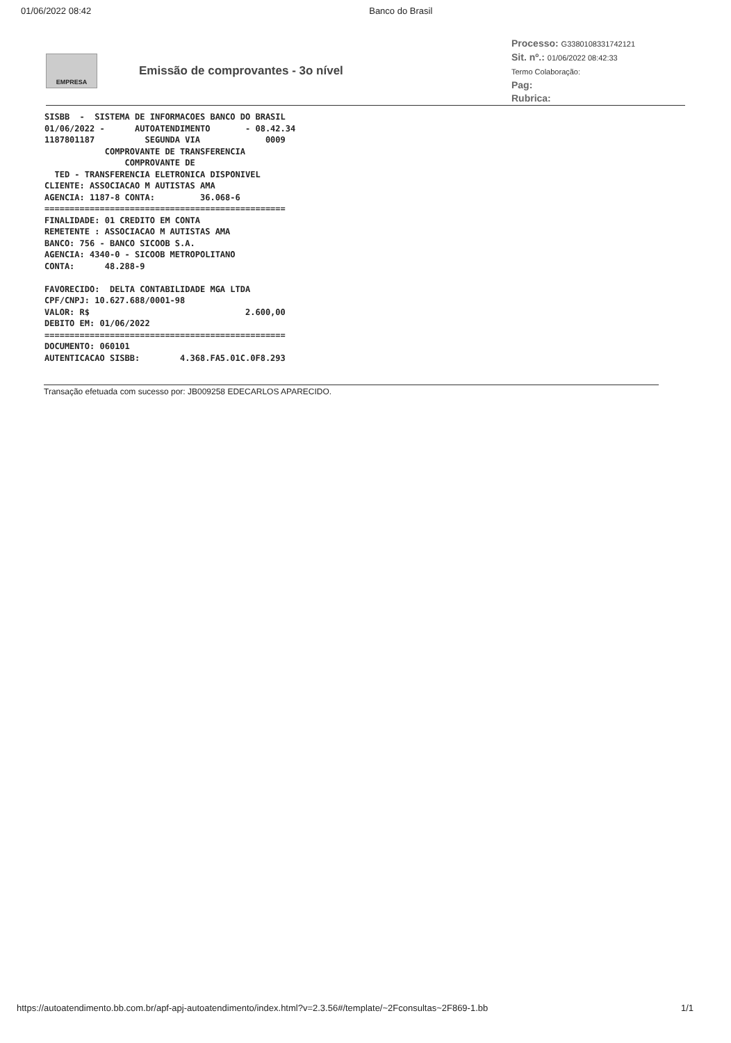01/06/2022 08:42 Banco do Brasil
EMPRESA
Emissão de comprovantes - 3o nível
Processo: G3380108331742121
Sit. nº.: 01/06/2022 08:42:33
Termo Colaboração:
Pag:
Rubrica:
SISBB  -  SISTEMA DE INFORMACOES BANCO DO BRASIL
01/06/2022 -      AUTOATENDIMENTO       - 08.42.34
1187801187          SEGUNDA VIA             0009
            COMPROVANTE DE TRANSFERENCIA
                COMPROVANTE DE
  TED - TRANSFERENCIA ELETRONICA DISPONIVEL
CLIENTE: ASSOCIACAO M AUTISTAS AMA
AGENCIA: 1187-8 CONTA:         36.068-6
================================================
FINALIDADE: 01 CREDITO EM CONTA
REMETENTE : ASSOCIACAO M AUTISTAS AMA
BANCO: 756 - BANCO SICOOB S.A.
AGENCIA: 4340-0 - SICOOB METROPOLITANO
CONTA:      48.288-9

FAVORECIDO:  DELTA CONTABILIDADE MGA LTDA
CPF/CNPJ: 10.627.688/0001-98
VALOR: R$                               2.600,00
DEBITO EM: 01/06/2022
================================================
DOCUMENTO: 060101
AUTENTICACAO SISBB:        4.368.FA5.01C.0F8.293
Transação efetuada com sucesso por: JB009258 EDECARLOS APARECIDO.
https://autoatendimento.bb.com.br/apf-apj-autoatendimento/index.html?v=2.3.56#/template/~2Fconsultas~2F869-1.bb 1/1